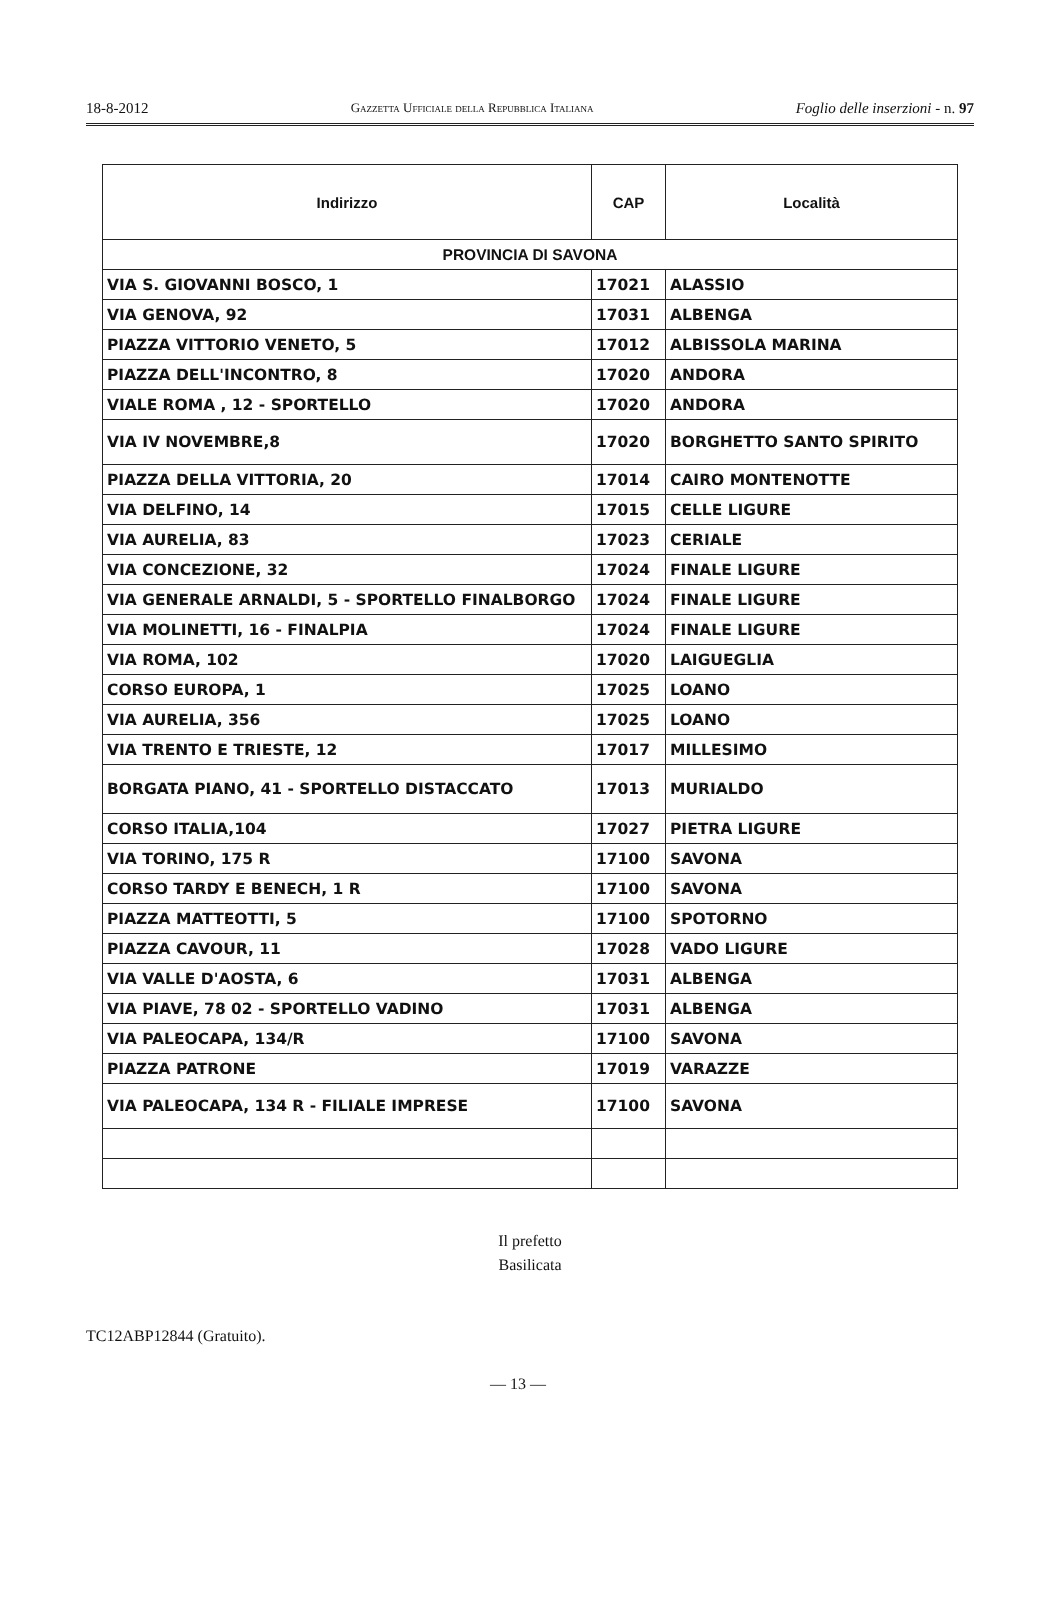18-8-2012 Gazzetta Ufficiale della Repubblica Italiana Foglio delle inserzioni - n. 97
| Indirizzo | CAP | Località |
| --- | --- | --- |
| PROVINCIA DI SAVONA | | |
| VIA S. GIOVANNI BOSCO, 1 | 17021 | ALASSIO |
| VIA GENOVA, 92 | 17031 | ALBENGA |
| PIAZZA VITTORIO VENETO, 5 | 17012 | ALBISSOLA MARINA |
| PIAZZA DELL'INCONTRO, 8 | 17020 | ANDORA |
| VIALE ROMA , 12 - SPORTELLO | 17020 | ANDORA |
| VIA IV NOVEMBRE,8 | 17020 | BORGHETTO SANTO SPIRITO |
| PIAZZA DELLA VITTORIA, 20 | 17014 | CAIRO MONTENOTTE |
| VIA DELFINO, 14 | 17015 | CELLE LIGURE |
| VIA AURELIA, 83 | 17023 | CERIALE |
| VIA CONCEZIONE, 32 | 17024 | FINALE LIGURE |
| VIA GENERALE ARNALDI, 5 - SPORTELLO FINALBORGO | 17024 | FINALE LIGURE |
| VIA MOLINETTI, 16 - FINALPIA | 17024 | FINALE LIGURE |
| VIA ROMA, 102 | 17020 | LAIGUEGLIA |
| CORSO EUROPA, 1 | 17025 | LOANO |
| VIA AURELIA, 356 | 17025 | LOANO |
| VIA TRENTO E TRIESTE, 12 | 17017 | MILLESIMO |
| BORGATA PIANO, 41 - SPORTELLO DISTACCATO | 17013 | MURIALDO |
| CORSO ITALIA,104 | 17027 | PIETRA LIGURE |
| VIA TORINO, 175 R | 17100 | SAVONA |
| CORSO TARDY E BENECH, 1 R | 17100 | SAVONA |
| PIAZZA MATTEOTTI, 5 | 17100 | SPOTORNO |
| PIAZZA CAVOUR, 11 | 17028 | VADO LIGURE |
| VIA VALLE D'AOSTA, 6 | 17031 | ALBENGA |
| VIA PIAVE, 78 02 - SPORTELLO VADINO | 17031 | ALBENGA |
| VIA PALEOCAPA, 134/R | 17100 | SAVONA |
| PIAZZA PATRONE | 17019 | VARAZZE |
| VIA PALEOCAPA, 134 R - FILIALE IMPRESE | 17100 | SAVONA |
Il prefetto
Basilicata
TC12ABP12844 (Gratuito).
— 13 —